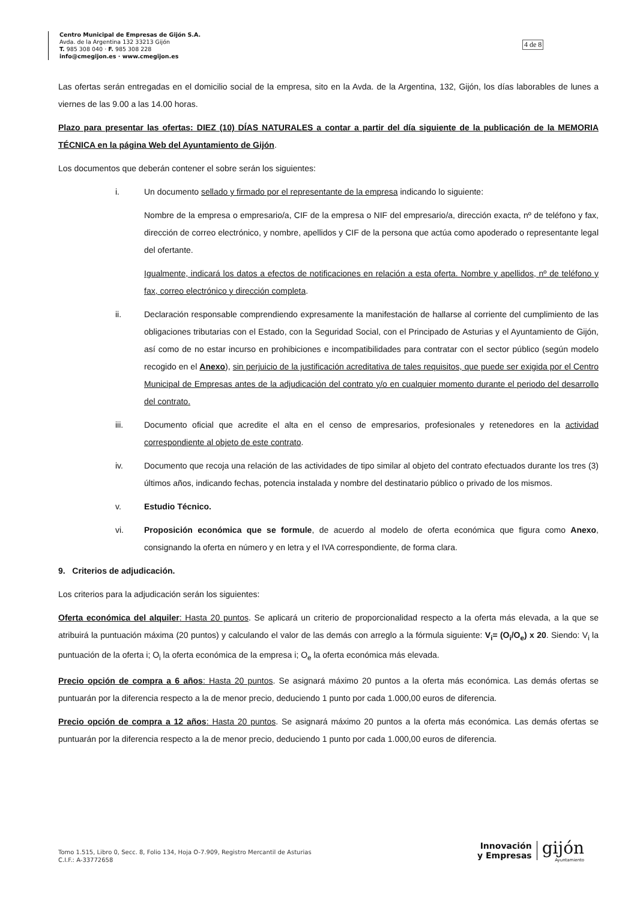Centro Municipal de Empresas de Gijón S.A.
Avda. de la Argentina 132 33213 Gijón
T. 985 308 040 · F. 985 308 228
info@cmegijon.es · www.cmegijon.es
4 de 8
Las ofertas serán entregadas en el domicilio social de la empresa, sito en la Avda. de la Argentina, 132, Gijón, los días laborables de lunes a viernes de las 9.00 a las 14.00 horas.
Plazo para presentar las ofertas: DIEZ (10) DÍAS NATURALES a contar a partir del día siguiente de la publicación de la MEMORIA TÉCNICA en la página Web del Ayuntamiento de Gijón.
Los documentos que deberán contener el sobre serán los siguientes:
i. Un documento sellado y firmado por el representante de la empresa indicando lo siguiente:
Nombre de la empresa o empresario/a, CIF de la empresa o NIF del empresario/a, dirección exacta, nº de teléfono y fax, dirección de correo electrónico, y nombre, apellidos y CIF de la persona que actúa como apoderado o representante legal del ofertante.
Igualmente, indicará los datos a efectos de notificaciones en relación a esta oferta. Nombre y apellidos, nº de teléfono y fax, correo electrónico y dirección completa.
ii. Declaración responsable comprendiendo expresamente la manifestación de hallarse al corriente del cumplimiento de las obligaciones tributarias con el Estado, con la Seguridad Social, con el Principado de Asturias y el Ayuntamiento de Gijón, así como de no estar incurso en prohibiciones e incompatibilidades para contratar con el sector público (según modelo recogido en el Anexo), sin perjuicio de la justificación acreditativa de tales requisitos, que puede ser exigida por el Centro Municipal de Empresas antes de la adjudicación del contrato y/o en cualquier momento durante el periodo del desarrollo del contrato.
iii. Documento oficial que acredite el alta en el censo de empresarios, profesionales y retenedores en la actividad correspondiente al objeto de este contrato.
iv. Documento que recoja una relación de las actividades de tipo similar al objeto del contrato efectuados durante los tres (3) últimos años, indicando fechas, potencia instalada y nombre del destinatario público o privado de los mismos.
v. Estudio Técnico.
vi. Proposición económica que se formule, de acuerdo al modelo de oferta económica que figura como Anexo, consignando la oferta en número y en letra y el IVA correspondiente, de forma clara.
9. Criterios de adjudicación.
Los criterios para la adjudicación serán los siguientes:
Oferta económica del alquiler: Hasta 20 puntos. Se aplicará un criterio de proporcionalidad respecto a la oferta más elevada, a la que se atribuirá la puntuación máxima (20 puntos) y calculando el valor de las demás con arreglo a la fórmula siguiente: V<sub>i</sub>= (O<sub>i</sub>/O<sub>e</sub>) x 20. Siendo: V<sub>i</sub> la puntuación de la oferta i; O<sub>i</sub> la oferta económica de la empresa i; O<sub>e</sub> la oferta económica más elevada.
Precio opción de compra a 6 años: Hasta 20 puntos. Se asignará máximo 20 puntos a la oferta más económica. Las demás ofertas se puntuarán por la diferencia respecto a la de menor precio, deduciendo 1 punto por cada 1.000,00 euros de diferencia.
Precio opción de compra a 12 años: Hasta 20 puntos. Se asignará máximo 20 puntos a la oferta más económica. Las demás ofertas se puntuarán por la diferencia respecto a la de menor precio, deduciendo 1 punto por cada 1.000,00 euros de diferencia.
Tomo 1.515, Libro 0, Secc. 8, Folio 134, Hoja O-7.909, Registro Mercantil de Asturias
C.I.F.: A-33772658
Innovación
y Empresas
gijón
Ayuntamiento